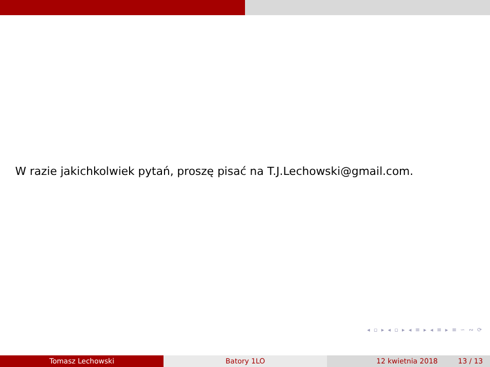W razie jakichkolwiek pytań, proszę pisać na T.J.Lechowski@gmail.com.
◂ ▫ ▸ ◂ ▫ ▸ ◂ ≡ ▸ ◂ ≡ ▸ ≡ ∽ ∾ ⟳
Tomasz Lechowski Batory 1LO 12 kwietnia 2018 13 / 13